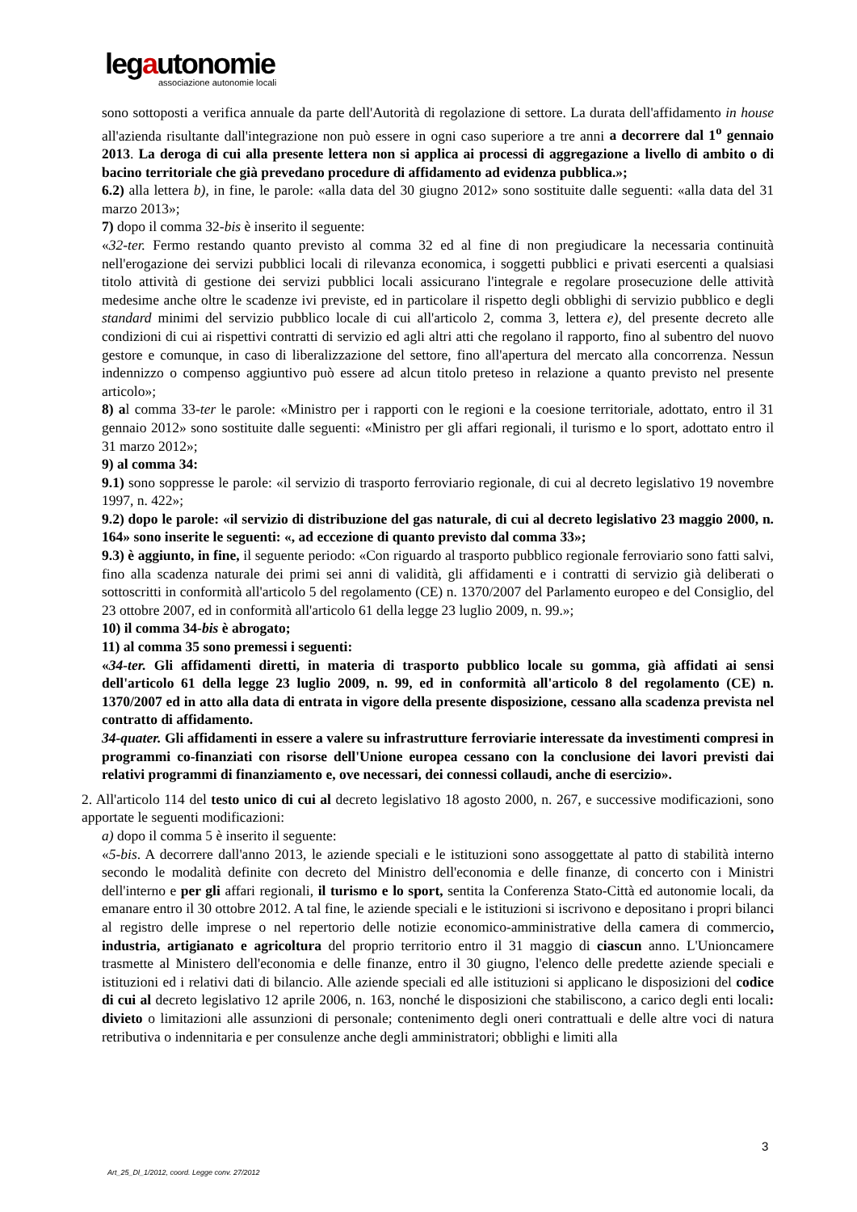legautonomie
associazione autonomie locali
sono sottoposti a verifica annuale da parte dell'Autorità di regolazione di settore. La durata dell'affidamento in house all'azienda risultante dall'integrazione non può essere in ogni caso superiore a tre anni a decorrere dal 1<sup>o</sup> gennaio 2013. La deroga di cui alla presente lettera non si applica ai processi di aggregazione a livello di ambito o di bacino territoriale che già prevedano procedure di affidamento ad evidenza pubblica.»;
6.2) alla lettera b), in fine, le parole: «alla data del 30 giugno 2012» sono sostituite dalle seguenti: «alla data del 31 marzo 2013»;
7) dopo il comma 32-bis è inserito il seguente:
«32-ter. Fermo restando quanto previsto al comma 32 ed al fine di non pregiudicare la necessaria continuità nell'erogazione dei servizi pubblici locali di rilevanza economica, i soggetti pubblici e privati esercenti a qualsiasi titolo attività di gestione dei servizi pubblici locali assicurano l'integrale e regolare prosecuzione delle attività medesime anche oltre le scadenze ivi previste, ed in particolare il rispetto degli obblighi di servizio pubblico e degli standard minimi del servizio pubblico locale di cui all'articolo 2, comma 3, lettera e), del presente decreto alle condizioni di cui ai rispettivi contratti di servizio ed agli altri atti che regolano il rapporto, fino al subentro del nuovo gestore e comunque, in caso di liberalizzazione del settore, fino all'apertura del mercato alla concorrenza. Nessun indennizzo o compenso aggiuntivo può essere ad alcun titolo preteso in relazione a quanto previsto nel presente articolo»;
8) al comma 33-ter le parole: «Ministro per i rapporti con le regioni e la coesione territoriale, adottato, entro il 31 gennaio 2012» sono sostituite dalle seguenti: «Ministro per gli affari regionali, il turismo e lo sport, adottato entro il 31 marzo 2012»;
9) al comma 34:
9.1) sono soppresse le parole: «il servizio di trasporto ferroviario regionale, di cui al decreto legislativo 19 novembre 1997, n. 422»;
9.2) dopo le parole: «il servizio di distribuzione del gas naturale, di cui al decreto legislativo 23 maggio 2000, n. 164» sono inserite le seguenti: «, ad eccezione di quanto previsto dal comma 33»;
9.3) è aggiunto, in fine, il seguente periodo: «Con riguardo al trasporto pubblico regionale ferroviario sono fatti salvi, fino alla scadenza naturale dei primi sei anni di validità, gli affidamenti e i contratti di servizio già deliberati o sottoscritti in conformità all'articolo 5 del regolamento (CE) n. 1370/2007 del Parlamento europeo e del Consiglio, del 23 ottobre 2007, ed in conformità all'articolo 61 della legge 23 luglio 2009, n. 99.»;
10) il comma 34-bis è abrogato;
11) al comma 35 sono premessi i seguenti:
«34-ter. Gli affidamenti diretti, in materia di trasporto pubblico locale su gomma, già affidati ai sensi dell'articolo 61 della legge 23 luglio 2009, n. 99, ed in conformità all'articolo 8 del regolamento (CE) n. 1370/2007 ed in atto alla data di entrata in vigore della presente disposizione, cessano alla scadenza prevista nel contratto di affidamento.
34-quater. Gli affidamenti in essere a valere su infrastrutture ferroviarie interessate da investimenti compresi in programmi co-finanziati con risorse dell'Unione europea cessano con la conclusione dei lavori previsti dai relativi programmi di finanziamento e, ove necessari, dei connessi collaudi, anche di esercizio».
2. All'articolo 114 del testo unico di cui al decreto legislativo 18 agosto 2000, n. 267, e successive modificazioni, sono apportate le seguenti modificazioni:
a) dopo il comma 5 è inserito il seguente:
«5-bis. A decorrere dall'anno 2013, le aziende speciali e le istituzioni sono assoggettate al patto di stabilità interno secondo le modalità definite con decreto del Ministro dell'economia e delle finanze, di concerto con i Ministri dell'interno e per gli affari regionali, il turismo e lo sport, sentita la Conferenza Stato-Città ed autonomie locali, da emanare entro il 30 ottobre 2012. A tal fine, le aziende speciali e le istituzioni si iscrivono e depositano i propri bilanci al registro delle imprese o nel repertorio delle notizie economico-amministrative della camera di commercio, industria, artigianato e agricoltura del proprio territorio entro il 31 maggio di ciascun anno. L'Unioncamere trasmette al Ministero dell'economia e delle finanze, entro il 30 giugno, l'elenco delle predette aziende speciali e istituzioni ed i relativi dati di bilancio. Alle aziende speciali ed alle istituzioni si applicano le disposizioni del codice di cui al decreto legislativo 12 aprile 2006, n. 163, nonché le disposizioni che stabiliscono, a carico degli enti locali: divieto o limitazioni alle assunzioni di personale; contenimento degli oneri contrattuali e delle altre voci di natura retributiva o indennitaria e per consulenze anche degli amministratori; obblighi e limiti alla
3
Art_25_Dl_1/2012, coord. Legge conv. 27/2012